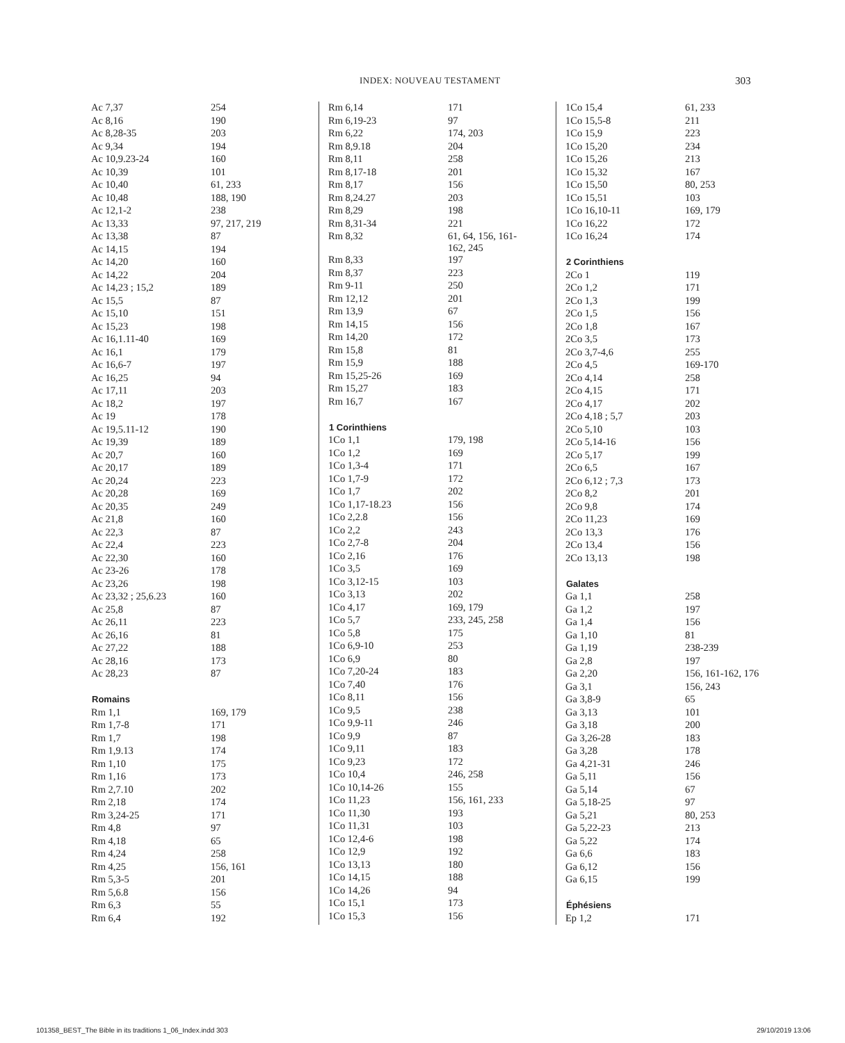INDEX: NOUVEAU TESTAMENT 303
| Ac 7,37 | 254 |
| Ac 8,16 | 190 |
| Ac 8,28-35 | 203 |
| Ac 9,34 | 194 |
| Ac 10,9.23-24 | 160 |
| Ac 10,39 | 101 |
| Ac 10,40 | 61, 233 |
| Ac 10,48 | 188, 190 |
| Ac 12,1-2 | 238 |
| Ac 13,33 | 97, 217, 219 |
| Ac 13,38 | 87 |
| Ac 14,15 | 194 |
| Ac 14,20 | 160 |
| Ac 14,22 | 204 |
| Ac 14,23 ; 15,2 | 189 |
| Ac 15,5 | 87 |
| Ac 15,10 | 151 |
| Ac 15,23 | 198 |
| Ac 16,1.11-40 | 169 |
| Ac 16,1 | 179 |
| Ac 16,6-7 | 197 |
| Ac 16,25 | 94 |
| Ac 17,11 | 203 |
| Ac 18,2 | 197 |
| Ac 19 | 178 |
| Ac 19,5.11-12 | 190 |
| Ac 19,39 | 189 |
| Ac 20,7 | 160 |
| Ac 20,17 | 189 |
| Ac 20,24 | 223 |
| Ac 20,28 | 169 |
| Ac 20,35 | 249 |
| Ac 21,8 | 160 |
| Ac 22,3 | 87 |
| Ac 22,4 | 223 |
| Ac 22,30 | 160 |
| Ac 23-26 | 178 |
| Ac 23,26 | 198 |
| Ac 23,32 ; 25,6.23 | 160 |
| Ac 25,8 | 87 |
| Ac 26,11 | 223 |
| Ac 26,16 | 81 |
| Ac 27,22 | 188 |
| Ac 28,16 | 173 |
| Ac 28,23 | 87 |
| Romains | |
| Rm 1,1 | 169, 179 |
| Rm 1,7-8 | 171 |
| Rm 1,7 | 198 |
| Rm 1,9.13 | 174 |
| Rm 1,10 | 175 |
| Rm 1,16 | 173 |
| Rm 2,7.10 | 202 |
| Rm 2,18 | 174 |
| Rm 3,24-25 | 171 |
| Rm 4,8 | 97 |
| Rm 4,18 | 65 |
| Rm 4,24 | 258 |
| Rm 4,25 | 156, 161 |
| Rm 5,3-5 | 201 |
| Rm 5,6.8 | 156 |
| Rm 6,3 | 55 |
| Rm 6,4 | 192 |
| Rm 6,14 | 171 |
| Rm 6,19-23 | 97 |
| Rm 6,22 | 174, 203 |
| Rm 8,9.18 | 204 |
| Rm 8,11 | 258 |
| Rm 8,17-18 | 201 |
| Rm 8,17 | 156 |
| Rm 8,24.27 | 203 |
| Rm 8,29 | 198 |
| Rm 8,31-34 | 221 |
| Rm 8,32 | 61, 64, 156, 161- 162, 245 |
| Rm 8,33 | 197 |
| Rm 8,37 | 223 |
| Rm 9-11 | 250 |
| Rm 12,12 | 201 |
| Rm 13,9 | 67 |
| Rm 14,15 | 156 |
| Rm 14,20 | 172 |
| Rm 15,8 | 81 |
| Rm 15,9 | 188 |
| Rm 15,25-26 | 169 |
| Rm 15,27 | 183 |
| Rm 16,7 | 167 |
| 1 Corinthiens | |
| 1Co 1,1 | 179, 198 |
| 1Co 1,2 | 169 |
| 1Co 1,3-4 | 171 |
| 1Co 1,7-9 | 172 |
| 1Co 1,7 | 202 |
| 1Co 1,17-18.23 | 156 |
| 1Co 2,2.8 | 156 |
| 1Co 2,2 | 243 |
| 1Co 2,7-8 | 204 |
| 1Co 2,16 | 176 |
| 1Co 3,5 | 169 |
| 1Co 3,12-15 | 103 |
| 1Co 3,13 | 202 |
| 1Co 4,17 | 169, 179 |
| 1Co 5,7 | 233, 245, 258 |
| 1Co 5,8 | 175 |
| 1Co 6,9-10 | 253 |
| 1Co 6,9 | 80 |
| 1Co 7,20-24 | 183 |
| 1Co 7,40 | 176 |
| 1Co 8,11 | 156 |
| 1Co 9,5 | 238 |
| 1Co 9,9-11 | 246 |
| 1Co 9,9 | 87 |
| 1Co 9,11 | 183 |
| 1Co 9,23 | 172 |
| 1Co 10,4 | 246, 258 |
| 1Co 10,14-26 | 155 |
| 1Co 11,23 | 156, 161, 233 |
| 1Co 11,30 | 193 |
| 1Co 11,31 | 103 |
| 1Co 12,4-6 | 198 |
| 1Co 12,9 | 192 |
| 1Co 13,13 | 180 |
| 1Co 14,15 | 188 |
| 1Co 14,26 | 94 |
| 1Co 15,1 | 173 |
| 1Co 15,3 | 156 |
| 1Co 15,4 | 61, 233 |
| 1Co 15,5-8 | 211 |
| 1Co 15,9 | 223 |
| 1Co 15,20 | 234 |
| 1Co 15,26 | 213 |
| 1Co 15,32 | 167 |
| 1Co 15,50 | 80, 253 |
| 1Co 15,51 | 103 |
| 1Co 16,10-11 | 169, 179 |
| 1Co 16,22 | 172 |
| 1Co 16,24 | 174 |
| 2 Corinthiens | |
| 2Co 1 | 119 |
| 2Co 1,2 | 171 |
| 2Co 1,3 | 199 |
| 2Co 1,5 | 156 |
| 2Co 1,8 | 167 |
| 2Co 3,5 | 173 |
| 2Co 3,7-4,6 | 255 |
| 2Co 4,5 | 169-170 |
| 2Co 4,14 | 258 |
| 2Co 4,15 | 171 |
| 2Co 4,17 | 202 |
| 2Co 4,18 ; 5,7 | 203 |
| 2Co 5,10 | 103 |
| 2Co 5,14-16 | 156 |
| 2Co 5,17 | 199 |
| 2Co 6,5 | 167 |
| 2Co 6,12 ; 7,3 | 173 |
| 2Co 8,2 | 201 |
| 2Co 9,8 | 174 |
| 2Co 11,23 | 169 |
| 2Co 13,3 | 176 |
| 2Co 13,4 | 156 |
| 2Co 13,13 | 198 |
| Galates | |
| Ga 1,1 | 258 |
| Ga 1,2 | 197 |
| Ga 1,4 | 156 |
| Ga 1,10 | 81 |
| Ga 1,19 | 238-239 |
| Ga 2,8 | 197 |
| Ga 2,20 | 156, 161-162, 176 |
| Ga 3,1 | 156, 243 |
| Ga 3,8-9 | 65 |
| Ga 3,13 | 101 |
| Ga 3,18 | 200 |
| Ga 3,26-28 | 183 |
| Ga 3,28 | 178 |
| Ga 4,21-31 | 246 |
| Ga 5,11 | 156 |
| Ga 5,14 | 67 |
| Ga 5,18-25 | 97 |
| Ga 5,21 | 80, 253 |
| Ga 5,22-23 | 213 |
| Ga 5,22 | 174 |
| Ga 6,6 | 183 |
| Ga 6,12 | 156 |
| Ga 6,15 | 199 |
| Éphésiens | |
| Ep 1,2 | 171 |
101358_BEST_The Bible in its traditions 1_06_Index.indd 303
29/10/2019 13:06